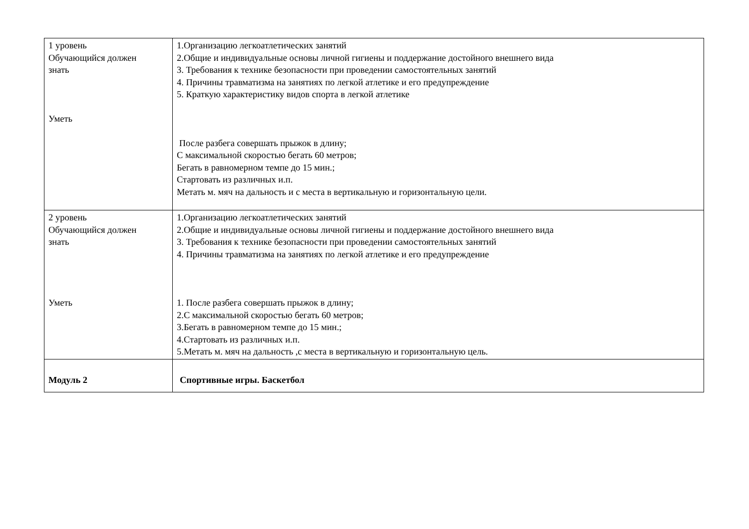| 1 уровень Обучающийся должен знать Уметь | 1.Организацию легкоатлетических занятий 2.Общие и индивидуальные основы личной гигиены и поддержание достойного внешнего вида 3. Требования к технике безопасности при проведении самостоятельных занятий 4. Причины травматизма на занятиях по легкой атлетике и его предупреждение 5. Краткую характеристику видов спорта в легкой атлетике После разбега совершать прыжок в длину; С максимальной скоростью бегать 60 метров; Бегать в равномерном темпе до 15 мин.; Стартовать из различных и.п. Метать м. мяч на дальность и с места в вертикальную и горизонтальную цели. |
| 2 уровень Обучающийся должен знать Уметь | 1.Организацию легкоатлетических занятий 2.Общие и индивидуальные основы личной гигиены и поддержание достойного внешнего вида 3. Требования к технике безопасности при проведении самостоятельных занятий 4. Причины травматизма на занятиях по легкой атлетике и его предупреждение 1. После разбега совершать прыжок в длину; 2.С максимальной скоростью бегать 60 метров; 3.Бегать в равномерном темпе до 15 мин.; 4.Стартовать из различных и.п. 5.Метать м. мяч на дальность ,с места в вертикальную и горизонтальную цель. |
| Модуль 2 | Спортивные игры. Баскетбол |